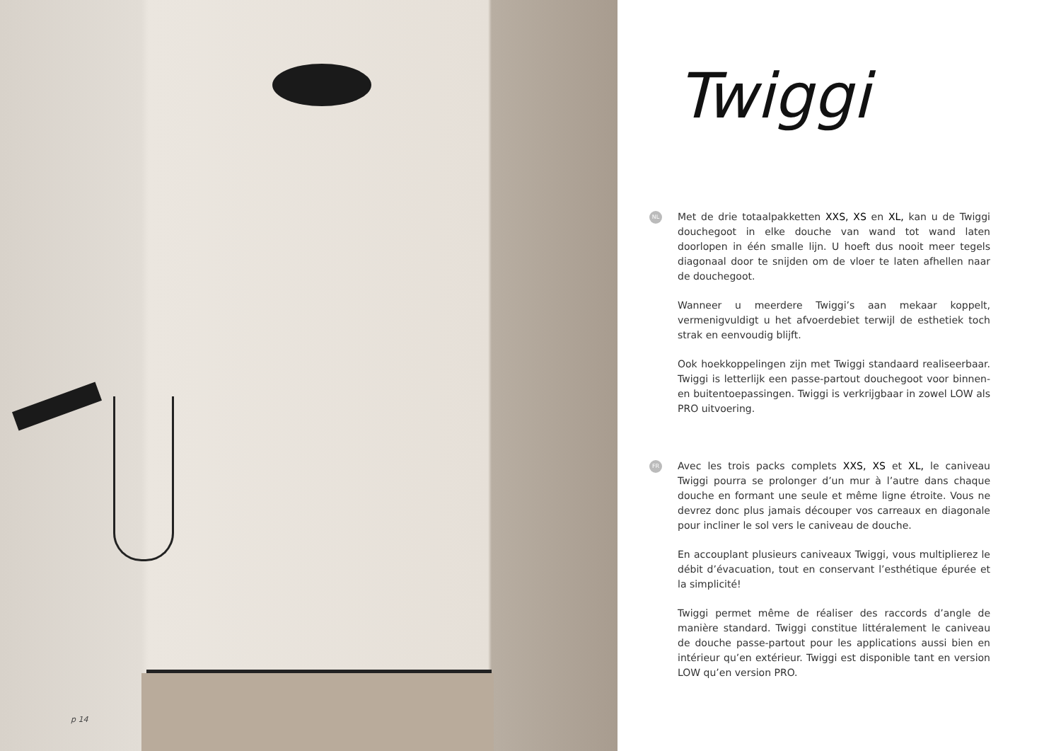p 14
Twiggi
NL
Met de drie totaalpakketten XXS, XS en XL, kan u de Twiggi douchegoot in elke douche van wand tot wand laten doorlopen in één smalle lijn. U hoeft dus nooit meer tegels diagonaal door te snijden om de vloer te laten afhellen naar de douchegoot.
Wanneer u meerdere Twiggi’s aan mekaar koppelt, vermenigvuldigt u het afvoerdebiet terwijl de esthetiek toch strak en eenvoudig blijft.
Ook hoekkoppelingen zijn met Twiggi standaard realiseerbaar. Twiggi is letterlijk een passe-partout douchegoot voor binnen- en buitentoepassingen. Twiggi is verkrijgbaar in zowel LOW als PRO uitvoering.
FR
Avec les trois packs complets XXS, XS et XL, le caniveau Twiggi pourra se prolonger d’un mur à l’autre dans chaque douche en formant une seule et même ligne étroite. Vous ne devrez donc plus jamais découper vos carreaux en diagonale pour incliner le sol vers le caniveau de douche.
En accouplant plusieurs caniveaux Twiggi, vous multiplierez le débit d’évacuation, tout en conservant l’esthétique épurée et la simplicité!
Twiggi permet même de réaliser des raccords d’angle de manière standard. Twiggi constitue littéralement le caniveau de douche passe-partout pour les applications aussi bien en intérieur qu’en extérieur. Twiggi est disponible tant en version LOW qu’en version PRO.